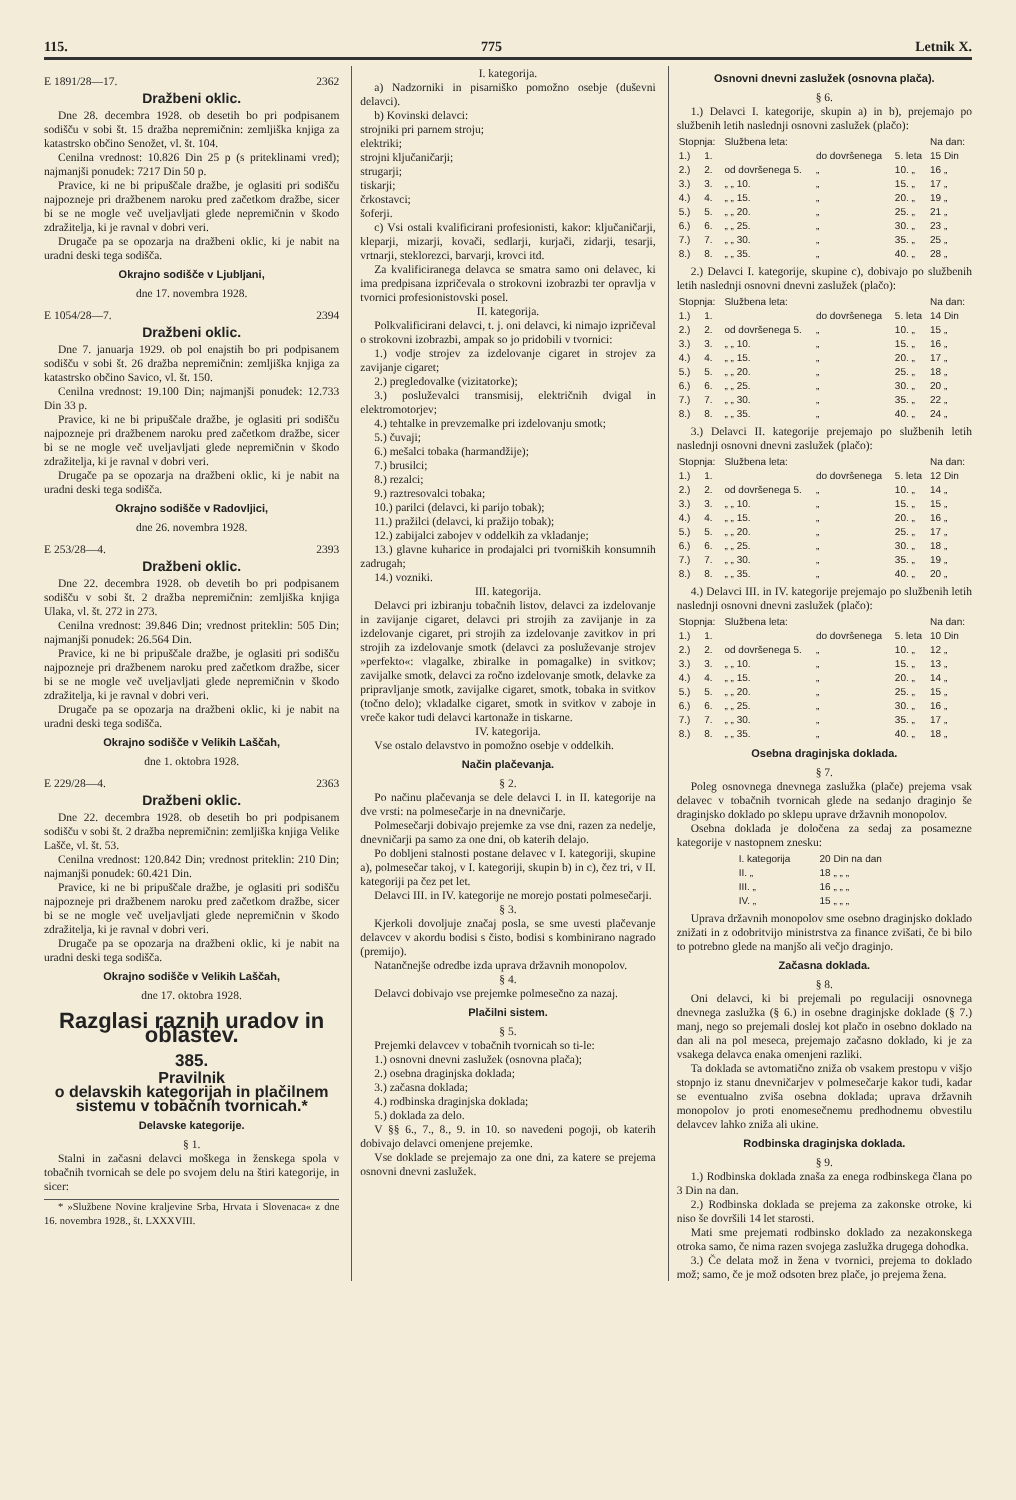115. 775 Letnik X.
E 1891/28—17. 2362
Dražbeni oklic.
Dne 28. decembra 1928. ob desetih bo pri podpisanem sodišču v sobi št. 15 dražba nepremičnin: zemljiška knjiga za katastrsko občino Senožet, vl. št. 104.
Cenilna vrednost: 10.826 Din 25 p (s priteklinami vred); najmanjši ponudek: 7217 Din 50 p.
Pravice, ki ne bi pripuščale dražbe, je oglasiti pri sodišču najpozneje pri dražbenem naroku pred začetkom dražbe, sicer bi se ne mogle več uveljavljati glede nepremičnin v škodo zdražitelja, ki je ravnal v dobri veri.
Drugače pa se opozarja na dražbeni oklic, ki je nabit na uradni deski tega sodišča.
Okrajno sodišče v Ljubljani,
dne 17. novembra 1928.
E 1054/28—7. 2394
Dražbeni oklic.
Dne 7. januarja 1929. ob pol enajstih bo pri podpisanem sodišču v sobi št. 26 dražba nepremičnin: zemljiška knjiga za katastrsko občino Savico, vl. št. 150.
Cenilna vrednost: 19.100 Din; najmanjši ponudek: 12.733 Din 33 p.
Pravice, ki ne bi pripuščale dražbe, je oglasiti pri sodišču najpozneje pri dražbenem naroku pred začetkom dražbe, sicer bi se ne mogle več uveljavljati glede nepremičnin v škodo zdražitelja, ki je ravnal v dobri veri.
Drugače pa se opozarja na dražbeni oklic, ki je nabit na uradni deski tega sodišča.
Okrajno sodišče v Radovljici,
dne 26. novembra 1928.
E 253/28—4. 2393
Dražbeni oklic.
Dne 22. decembra 1928. ob devetih bo pri podpisanem sodišču v sobi št. 2 dražba nepremičnin: zemljiška knjiga Ulaka, vl. št. 272 in 273.
Cenilna vrednost: 39.846 Din; vrednost priteklin: 505 Din; najmanjši ponudek: 26.564 Din.
Pravice, ki ne bi pripuščale dražbe, je oglasiti pri sodišču najpozneje pri dražbenem naroku pred začetkom dražbe, sicer bi se ne mogle več uveljavljati glede nepremičnin v škodo zdražitelja, ki je ravnal v dobri veri.
Drugače pa se opozarja na dražbeni oklic, ki je nabit na uradni deski tega sodišča.
Okrajno sodišče v Velikih Laščah,
dne 1. oktobra 1928.
E 229/28—4. 2363
Dražbeni oklic.
Dne 22. decembra 1928. ob desetih bo pri podpisanem sodišču v sobi št. 2 dražba nepremičnin: zemljiška knjiga Velike Lašče, vl. št. 53.
Cenilna vrednost: 120.842 Din; vrednost priteklin: 210 Din; najmanjši ponudek: 60.421 Din.
Pravice, ki ne bi pripuščale dražbe, je oglasiti pri sodišču najpozneje pri dražbenem naroku pred začetkom dražbe, sicer bi se ne mogle več uveljavljati glede nepremičnin v škodo zdražitelja, ki je ravnal v dobri veri.
Drugače pa se opozarja na dražbeni oklic, ki je nabit na uradni deski tega sodišča.
Okrajno sodišče v Velikih Laščah,
dne 17. oktobra 1928.
Razglasi raznih uradov in oblastev.
385.
Pravilnik
o delavskih kategorijah in plačilnem sistemu v tobačnih tvornicah.*
Delavske kategorije.
§ 1.
Stalni in začasni delavci moškega in ženskega spola v tobačnih tvornicah se dele po svojem delu na štiri kategorije, in sicer:
* »Službene Novine kraljevine Srba, Hrvata i Slovenaca« z dne 16. novembra 1928., št. LXXXVIII.
I. kategorija.
a) Nadzorniki in pisarniško pomožno osebje (duševni delavci).
b) Kovinski delavci:
strojniki pri parnem stroju;
elektriki;
strojni ključaničarji;
strugarji;
tiskarji;
črkostavci;
šoferji.
c) Vsi ostali kvalificirani profesionisti, kakor: ključaničarji, kleparji, mizarji, kovači, sedlarji, kurjači, zidarji, tesarji, vrtnarji, steklorezci, barvarji, krovci itd.
Za kvalificiranega delavca se smatra samo oni delavec, ki ima predpisana izpričevala o strokovni izobrazbi ter opravlja v tvornici profesionistovski posel.
II. kategorija.
Polkvalificirani delavci, t. j. oni delavci, ki nimajo izpričeval o strokovni izobrazbi, ampak so jo pridobili v tvornici:
1.) vodje strojev za izdelovanje cigaret in strojev za zavijanje cigaret;
2.) pregledovalke (vizitatorke);
3.) posluževalci transmisij, električnih dvigal in elektromotorjev;
4.) tehtalke in prevzemalke pri izdelovanju smotk;
5.) čuvaji;
6.) mešalci tobaka (harmandžije);
7.) brusilci;
8.) rezalci;
9.) raztresovalci tobaka;
10.) parilci (delavci, ki parijo tobak);
11.) pražilci (delavci, ki pražijo tobak);
12.) zabijalci zabojev v oddelkih za vkladanje;
13.) glavne kuharice in prodajalci pri tvorniških konsumnih zadrugah;
14.) vozniki.
III. kategorija.
Delavci pri izbiranju tobačnih listov, delavci za izdelovanje in zavijanje cigaret, delavci pri strojih za zavijanje in za izdelovanje cigaret, pri strojih za izdelovanje zavitkov in pri strojih za izdelovanje smotk (delavci za posluževanje strojev »perfekto«: vlagalke, zbiralke in pomagalke) in svitkov; zavijalke smotk, delavci za ročno izdelovanje smotk, delavke za pripravljanje smotk, zavijalke cigaret, smotk, tobaka in svitkov (točno delo); vkladalke cigaret, smotk in svitkov v zaboje in vreče kakor tudi delavci kartonaže in tiskarne.
IV. kategorija.
Vse ostalo delavstvo in pomožno osebje v oddelkih.
Način plačevanja.
§ 2.
Po načinu plačevanja se dele delavci I. in II. kategorije na dve vrsti: na polmesečarje in na dnevničarje.
Polmesečarji dobivajo prejemke za vse dni, razen za nedelje, dnevničarji pa samo za one dni, ob katerih delajo.
Po dobljeni stalnosti postane delavec v I. kategoriji, skupine a), polmesečar takoj, v I. kategoriji, skupin b) in c), čez tri, v II. kategoriji pa čez pet let.
Delavci III. in IV. kategorije ne morejo postati polmesečarji.
§ 3.
Kjerkoli dovoljuje značaj posla, se sme uvesti plačevanje delavcev v akordu bodisi s čisto, bodisi s kombinirano nagrado (premijo).
Natančnejše odredbe izda uprava državnih monopolov.
§ 4.
Delavci dobivajo vse prejemke polmesečno za nazaj.
Plačilni sistem.
§ 5.
Prejemki delavcev v tobačnih tvornicah so ti-le:
1.) osnovni dnevni zaslužek (osnovna plača);
2.) osebna draginjska doklada;
3.) začasna doklada;
4.) rodbinska draginjska doklada;
5.) doklada za delo.
V §§ 6., 7., 8., 9. in 10. so navedeni pogoji, ob katerih dobivajo delavci omenjene prejemke.
Vse doklade se prejemajo za one dni, za katere se prejema osnovni dnevni zaslužek.
Osnovni dnevni zaslužek (osnovna plača).
§ 6.
1.) Delavci I. kategorije, skupin a) in b), prejemajo po službenih letih naslednji osnovni zaslužek (plačo):
| Stopnja: | | Službena leta: | | | Na dan: |
| --- | --- | --- | --- | --- | --- |
| 1.) | 1. | | do dovršenega | 5. leta | 15 Din |
| 2.) | 2. | od dovršenega 5. | „ | 10. „ | 16 „ |
| 3.) | 3. | „ „ 10. | „ | 15. „ | 17 „ |
| 4.) | 4. | „ „ 15. | „ | 20. „ | 19 „ |
| 5.) | 5. | „ „ 20. | „ | 25. „ | 21 „ |
| 6.) | 6. | „ „ 25. | „ | 30. „ | 23 „ |
| 7.) | 7. | „ „ 30. | „ | 35. „ | 25 „ |
| 8.) | 8. | „ „ 35. | „ | 40. „ | 28 „ |
2.) Delavci I. kategorije, skupine c), dobivajo po službenih letih naslednji osnovni dnevni zaslužek (plačo):
| Stopnja: | | Službena leta: | | | Na dan: |
| --- | --- | --- | --- | --- | --- |
| 1.) | 1. | | do dovršenega | 5. leta | 14 Din |
| 2.) | 2. | od dovršenega 5. | „ | 10. „ | 15 „ |
| 3.) | 3. | „ „ 10. | „ | 15. „ | 16 „ |
| 4.) | 4. | „ „ 15. | „ | 20. „ | 17 „ |
| 5.) | 5. | „ „ 20. | „ | 25. „ | 18 „ |
| 6.) | 6. | „ „ 25. | „ | 30. „ | 20 „ |
| 7.) | 7. | „ „ 30. | „ | 35. „ | 22 „ |
| 8.) | 8. | „ „ 35. | „ | 40. „ | 24 „ |
3.) Delavci II. kategorije prejemajo po službenih letih naslednji osnovni dnevni zaslužek (plačo):
| Stopnja: | | Službena leta: | | | Na dan: |
| --- | --- | --- | --- | --- | --- |
| 1.) | 1. | | do dovršenega | 5. leta | 12 Din |
| 2.) | 2. | od dovršenega 5. | „ | 10. „ | 14 „ |
| 3.) | 3. | „ „ 10. | „ | 15. „ | 15 „ |
| 4.) | 4. | „ „ 15. | „ | 20. „ | 16 „ |
| 5.) | 5. | „ „ 20. | „ | 25. „ | 17 „ |
| 6.) | 6. | „ „ 25. | „ | 30. „ | 18 „ |
| 7.) | 7. | „ „ 30. | „ | 35. „ | 19 „ |
| 8.) | 8. | „ „ 35. | „ | 40. „ | 20 „ |
4.) Delavci III. in IV. kategorije prejemajo po službenih letih naslednji osnovni dnevni zaslužek (plačo):
| Stopnja: | | Službena leta: | | | Na dan: |
| --- | --- | --- | --- | --- | --- |
| 1.) | 1. | | do dovršenega | 5. leta | 10 Din |
| 2.) | 2. | od dovršenega 5. | „ | 10. „ | 12 „ |
| 3.) | 3. | „ „ 10. | „ | 15. „ | 13 „ |
| 4.) | 4. | „ „ 15. | „ | 20. „ | 14 „ |
| 5.) | 5. | „ „ 20. | „ | 25. „ | 15 „ |
| 6.) | 6. | „ „ 25. | „ | 30. „ | 16 „ |
| 7.) | 7. | „ „ 30. | „ | 35. „ | 17 „ |
| 8.) | 8. | „ „ 35. | „ | 40. „ | 18 „ |
Osebna draginjska doklada.
§ 7.
Poleg osnovnega dnevnega zaslužka (plače) prejema vsak delavec v tobačnih tvornicah glede na sedanjo draginjo še draginjsko doklado po sklepu uprave državnih monopolov.
Osebna doklada je določena za sedaj za posamezne kategorije v nastopnem znesku:
| I. kategorija | 20 Din na dan |
| II. „ | 18 „ „ „ |
| III. „ | 16 „ „ „ |
| IV. „ | 15 „ „ „ |
Uprava državnih monopolov sme osebno draginjsko doklado znižati in z odobritvijo ministrstva za finance zvišati, če bi bilo to potrebno glede na manjšo ali večjo draginjo.
Začasna doklada.
§ 8.
Oni delavci, ki bi prejemali po regulaciji osnovnega dnevnega zaslužka (§ 6.) in osebne draginjske doklade (§ 7.) manj, nego so prejemali doslej kot plačo in osebno doklado na dan ali na pol meseca, prejemajo začasno doklado, ki je za vsakega delavca enaka omenjeni razliki.
Ta doklada se avtomatično zniža ob vsakem prestopu v višjo stopnjo iz stanu dnevničarjev v polmesečarje kakor tudi, kadar se eventualno zviša osebna doklada; uprava državnih monopolov jo proti enomesečnemu predhodnemu obvestilu delavcev lahko zniža ali ukine.
Rodbinska draginjska doklada.
§ 9.
1.) Rodbinska doklada znaša za enega rodbinskega člana po 3 Din na dan.
2.) Rodbinska doklada se prejema za zakonske otroke, ki niso še dovršili 14 let starosti.
Mati sme prejemati rodbinsko doklado za nezakonskega otroka samo, če nima razen svojega zaslužka drugega dohodka.
3.) Če delata mož in žena v tvornici, prejema to doklado mož; samo, če je mož odsoten brez plače, jo prejema žena.